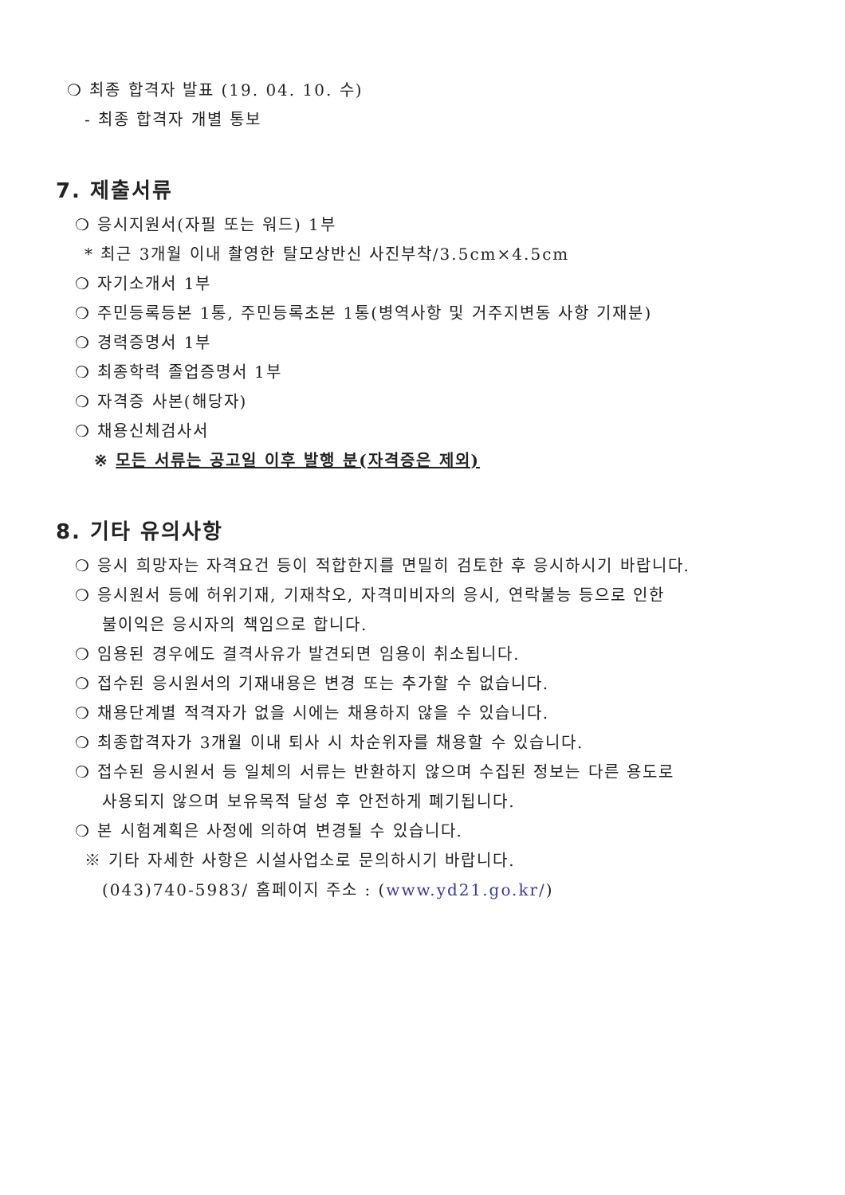❍ 최종 합격자 발표 (19. 04. 10. 수)
- 최종 합격자 개별 통보
7. 제출서류
❍ 응시지원서(자필 또는 워드) 1부
* 최근 3개월 이내 촬영한 탈모상반신 사진부착/3.5cm×4.5cm
❍ 자기소개서 1부
❍ 주민등록등본 1통, 주민등록초본 1통(병역사항 및 거주지변동 사항 기재분)
❍ 경력증명서 1부
❍ 최종학력 졸업증명서 1부
❍ 자격증 사본(해당자)
❍ 채용신체검사서
※ 모든 서류는 공고일 이후 발행 분(자격증은 제외)
8. 기타 유의사항
❍ 응시 희망자는 자격요건 등이 적합한지를 면밀히 검토한 후 응시하시기 바랍니다.
❍ 응시원서 등에 허위기재, 기재착오, 자격미비자의 응시, 연락불능 등으로 인한
불이익은 응시자의 책임으로 합니다.
❍ 임용된 경우에도 결격사유가 발견되면 임용이 취소됩니다.
❍ 접수된 응시원서의 기재내용은 변경 또는 추가할 수 없습니다.
❍ 채용단계별 적격자가 없을 시에는 채용하지 않을 수 있습니다.
❍ 최종합격자가 3개월 이내 퇴사 시 차순위자를 채용할 수 있습니다.
❍ 접수된 응시원서 등 일체의 서류는 반환하지 않으며 수집된 정보는 다른 용도로
사용되지 않으며 보유목적 달성 후 안전하게 폐기됩니다.
❍ 본 시험계획은 사정에 의하여 변경될 수 있습니다.
※ 기타 자세한 사항은 시설사업소로 문의하시기 바랍니다.
(043)740-5983/ 홈페이지 주소 : (www.yd21.go.kr/)